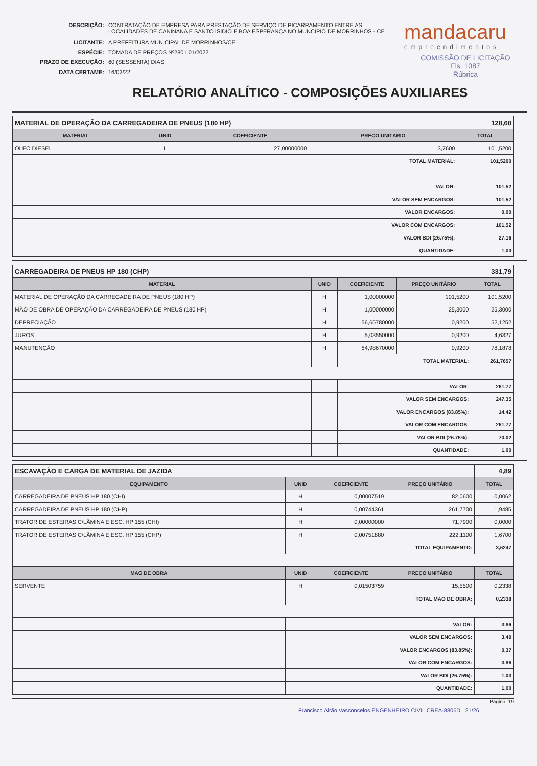| DESCRIÇÃO: | CONTRATAÇÃO DE EMPRESA PARA PRESTAÇÃO DE SERVIÇO DE PIÇARRAMENTO ENTRE AS LOCALIDADES DE CANINANA E SANTO ISIDIO E BOA ESPERANÇA NO MUNCIPIO DE MORRINHOS - CE |
| LICITANTE: | A PREFEITURA MUNICIPAL DE MORRINHOS/CE |
| ESPÉCIE: | TOMADA DE PREÇOS Nº2801.01/2022 |
| PRAZO DE EXECUÇÃO: | 60 (SESSENTA) DIAS |
| DATA CERTAME: | 16/02/22 |
mandacaru
empreendimentos
COMISSÃO DE LICITAÇÃO
Fls. 1087
Rúbrica
RELATÓRIO ANALÍTICO - COMPOSIÇÕES AUXILIARES
| MATERIAL DE OPERAÇÃO DA CARREGADEIRA DE PNEUS (180 HP) | | | | 128,68 |
| MATERIAL | UNID | COEFICIENTE | PREÇO UNITÁRIO | TOTAL |
| OLEO DIESEL | L | 27,00000000 | 3,7600 | 101,5200 |
| | | TOTAL MATERIAL: | | 101,5200 |
| | | VALOR: | | 101,52 |
| | | VALOR SEM ENCARGOS: | | 101,52 |
| | | VALOR ENCARGOS: | | 0,00 |
| | | VALOR COM ENCARGOS: | | 101,52 |
| | | VALOR BDI (26.75%): | | 27,16 |
| | | QUANTIDADE: | | 1,00 |
| CARREGADEIRA DE PNEUS HP 180 (CHP) | | | | 331,79 |
| MATERIAL | UNID | COEFICIENTE | PREÇO UNITÁRIO | TOTAL |
| MATERIAL DE OPERAÇÃO DA CARREGADEIRA DE PNEUS (180 HP) | H | 1,00000000 | 101,5200 | 101,5200 |
| MÃO DE OBRA DE OPERAÇÃO DA CARREGADEIRA DE PNEUS (180 HP) | H | 1,00000000 | 25,3000 | 25,3000 |
| DEPRECIAÇÃO | H | 56,65780000 | 0,9200 | 52,1252 |
| JUROS | H | 5,03550000 | 0,9200 | 4,6327 |
| MANUTENÇÃO | H | 84,98670000 | 0,9200 | 78,1878 |
| | | TOTAL MATERIAL: | | 261,7657 |
| | | VALOR: | | 261,77 |
| | | VALOR SEM ENCARGOS: | | 247,35 |
| | | VALOR ENCARGOS (83.85%): | | 14,42 |
| | | VALOR COM ENCARGOS: | | 261,77 |
| | | VALOR BDI (26.75%): | | 70,02 |
| | | QUANTIDADE: | | 1,00 |
| ESCAVAÇÃO E CARGA DE MATERIAL DE JAZIDA | | | | 4,89 |
| EQUIPAMENTO | UNID | COEFICIENTE | PREÇO UNITÁRIO | TOTAL |
| CARREGADEIRA DE PNEUS HP 180 (CHI) | H | 0,00007519 | 82,0600 | 0,0062 |
| CARREGADEIRA DE PNEUS HP 180 (CHP) | H | 0,00744361 | 261,7700 | 1,9485 |
| TRATOR DE ESTEIRAS C/LÂMINA E ESC. HP 155 (CHI) | H | 0,00000000 | 71,7900 | 0,0000 |
| TRATOR DE ESTEIRAS C/LÂMINA E ESC. HP 155 (CHP) | H | 0,00751880 | 222,1100 | 1,6700 |
| | | TOTAL EQUIPAMENTO: | | 3,6247 |
| MAO DE OBRA | UNID | COEFICIENTE | PREÇO UNITÁRIO | TOTAL |
| SERVENTE | H | 0,01503759 | 15,5500 | 0,2338 |
| | | TOTAL MAO DE OBRA: | | 0,2338 |
| | | VALOR: | | 3,86 |
| | | VALOR SEM ENCARGOS: | | 3,49 |
| | | VALOR ENCARGOS (83.85%): | | 0,37 |
| | | VALOR COM ENCARGOS: | | 3,86 |
| | | VALOR BDI (26.75%): | | 1,03 |
| | | QUANTIDADE: | | 1,00 |
Página: 19
Francisco Alrão Vasconcelos ENGENHEIRO CIVIL CREA-8806D 21/26